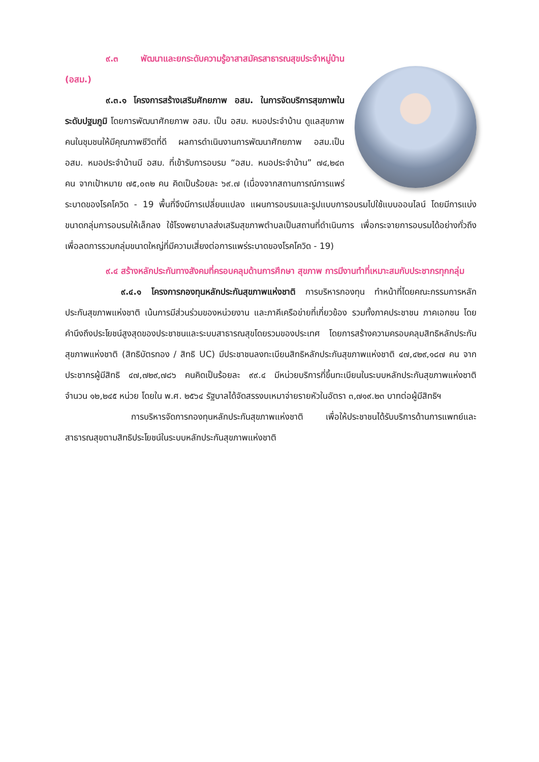๙.๓ พัฒนาและยกระดับความรู้อาสาสมัครสาธารณสุขประจำหมู่บ้าน (อสม.)
๙.๓.๑ โครงการสร้างเสริมศักยภาพ อสม. ในการจัดบริการสุขภาพในระดับปฐมภูมิ โดยการพัฒนาศักยภาพ อสม. เป็น อสม. หมอประจำบ้าน ดูแลสุขภาพคนในชุมชนให้มีคุณภาพชีวิตที่ดี ผลการดำเนินงานการพัฒนาศักยภาพ อสม.เป็น อสม. หมอประจำบ้านมี อสม. ที่เข้ารับการอบรม “อสม. หมอประจำบ้าน” ๗๔,๒๔๓ คน จากเป้าหมาย ๗๕,๐๓๒ คน คิดเป็นร้อยละ ๖๙.๗ (เนื่องจากสถานการณ์การแพร่ระบาดของโรคโควิด - 19 พื้นที่จึงมีการเปลี่ยนแปลง แผนการอบรมและรูปแบบการอบรมไปใช้แบบออนไลน์ โดยมีการแบ่งขนาดกลุ่มการอบรมให้เล็กลง ใช้โรงพยาบาลส่งเสริมสุขภาพตำบลเป็นสถานที่ดำเนินการ เพื่อกระจายการอบรมได้อย่างทั่วถึง เพื่อลดการรวมกลุ่มขนาดใหญ่ที่มีความเสี่ยงต่อการแพร่ระบาดของโรคโควิด - 19)
๙.๔ สร้างหลักประกันทางสังคมที่ครอบคลุมด้านการศึกษา สุขภาพ การมีงานทำที่เหมาะสมกับประชากรทุกกลุ่ม
๙.๔.๑ โครงการกองทุนหลักประกันสุขภาพแห่งชาติ การบริหารกองทุน ทำหน้าที่โดยคณะกรรมการหลักประกันสุขภาพแห่งชาติ เน้นการมีส่วนร่วมของหน่วยงาน และภาคีเครือข่ายที่เกี่ยวข้อง รวมทั้งภาคประชาชน ภาคเอกชน โดยคำนึงถึงประโยชน์สูงสุดของประชาชนและระบบสาธารณสุขโดยรวมของประเทศ โดยการสร้างความครอบคลุมสิทธิหลักประกันสุขภาพแห่งชาติ (สิทธิบัตรทอง / สิทธิ UC) มีประชาชนลงทะเบียนสิทธิหลักประกันสุขภาพแห่งชาติ ๔๗,๔๒๙,๑๘๗ คน จากประชากรผู้มีสิทธิ ๔๗,๗๒๙,๗๘๖ คนคิดเป็นร้อยละ ๙๙.๔ มีหน่วยบริการที่ขึ้นทะเบียนในระบบหลักประกันสุขภาพแห่งชาติ จำนวน ๑๒,๒๔๕ หน่วย โดยใน พ.ศ. ๒๕๖๔ รัฐบาลได้จัดสรรงบเหมาจ่ายรายหัวในอัตรา ๓,๗๑๙.๒๓ บาทต่อผู้มีสิทธิฯ
การบริหารจัดการกองทุนหลักประกันสุขภาพแห่งชาติ เพื่อให้ประชาชนได้รับบริการด้านการแพทย์และสาธารณสุขตามสิทธิประโยชน์ในระบบหลักประกันสุขภาพแห่งชาติ